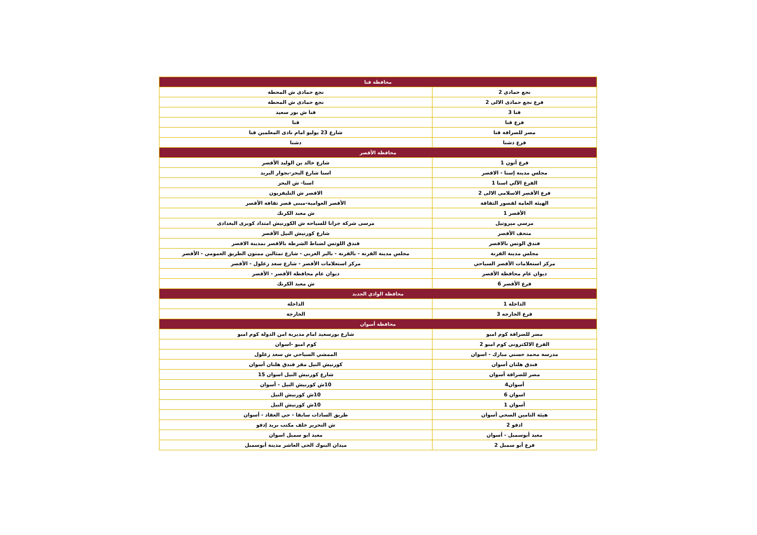| محافظة قنا | |
| --- | --- |
| نجع حمادي 2 | نجع حمادى ش المحطة |
| فرع نجع حمادى الالى 2 | نجع حمادى ش المحطة |
| قنا 3 | قنا ش بور سعيد |
| فرع قنا | قنا |
| مصر للصرافة قنا | شارع 23 يوليو امام نادى المعلمين قنا |
| فرع دشنا | دشنا |
| محافظة الأقصر | |
| فرع أتون 1 | شارع خالد بن الوليد الأقصر |
| مجلس مدينة إسنا - الاقصر | اسنا شارع البحر-بجوار البريد |
| الفرع الآلي اسنا 1 | اسنا- ش البحر |
| فرع الأقصر الاسلامى الالى 2 | الاقصر ش التليفزيون |
| الهيئة العامة لقصور الثقافة | الأقصر العوامية-مبنى قصر ثقافة الأقصر |
| الأقصر 1 | ش معبد الكرنك |
| مرسي ميروتيل | مرسى شركة جرانا للسياحه ش الكورنيش امتداد كوبرى البغدادى |
| متحف الأقصر | شارع كورنيش النيل الأقصر |
| فندق الوتس بالاقصر | فندق اللوتس لضباط الشرطة بالاقصر بمدينة الاقصر |
| مجلس مدينة القرنة | مجلس مدينة القرنة - بالقرنة - بالبر الغربي - شارع تمثالين ممنون الطريق العمومي - الأقصر |
| مركز استعلامات الأقصر السياحي | مركز استعلامات الأقصر - شارع سعد زغلول - الأقصر |
| ديوان عام محافظة الأقصر | ديوان عام محافظة الأقصر - الأقصر |
| فرع الأقصر 6 | ش معبد الكرنك |
| محافظة الوادي الجديد | |
| الداخلة 1 | الداخلة |
| فرع الخارجه 3 | الخارجة |
| محافظة أسوان | |
| مصر للصرافة كوم امبو | شارع بورسعيد امام مديرية امن الدولة كوم امبو |
| الفرع الالكترونى كوم امبو 2 | كوم امبو -اسوان |
| مدرسة محمد حسني مبارك - اسوان | الممشي السياحي ش سعد زغلول |
| فندق هلنان أسوان | كورنيش النيل مقر فندق هلنان أسوان |
| مصر للصرافة أسوان | شارع كورنيش النيل اسوان 15 |
| أسوان4 | 10ش كورنيش النيل - أسوان |
| اسوان 6 | 10ش كورنيش النيل |
| أسوان 1 | 10ش كورنيش النيل |
| هيئة التامين الصحي أسوان | طريق السادات سابقا - حي العقاد - أسوان |
| ادفو 2 | ش التحرير خلف مكتب بريد إدفو |
| معبد أبوسمبل - أسوان | معبد ابو سمبل اسوان |
| فرع أبو سمبل 2 | ميدان البنوك الحى العاشر مدينة أبوسمبل |